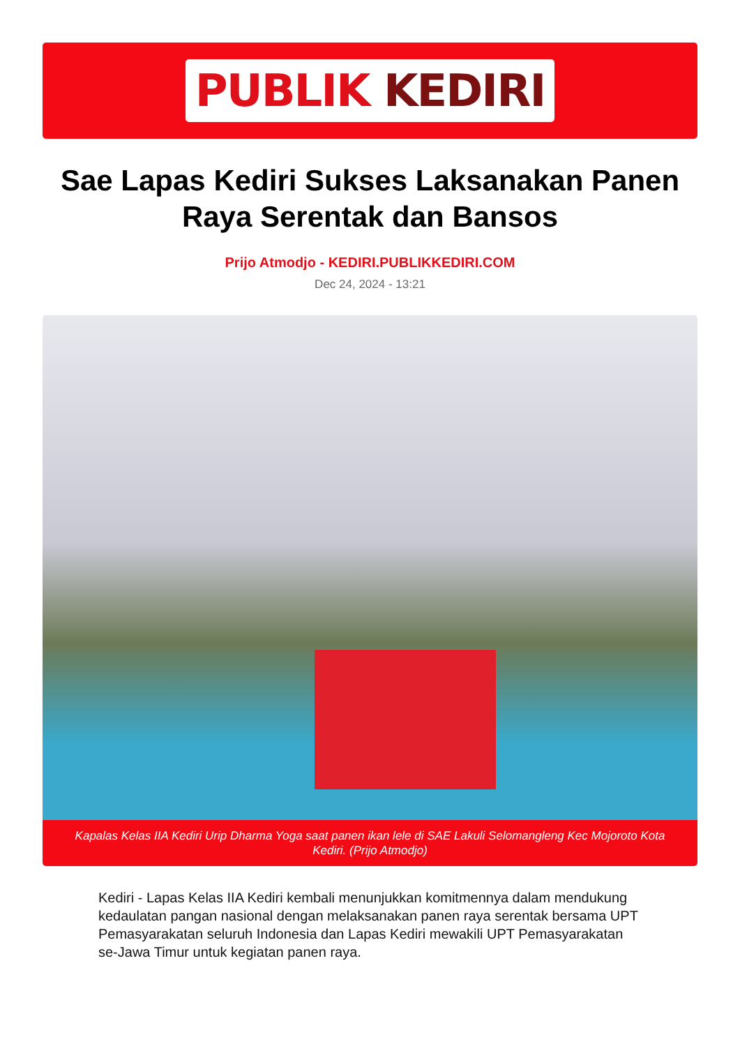PUBLIK KEDIRI
Sae Lapas Kediri Sukses Laksanakan Panen Raya Serentak dan Bansos
Prijo Atmodjo - KEDIRI.PUBLIKKEDIRI.COM
Dec 24, 2024 - 13:21
Kapalas Kelas IIA Kediri Urip Dharma Yoga saat panen ikan lele di SAE Lakuli Selomangleng Kec Mojoroto Kota Kediri. (Prijo Atmodjo)
Kediri - Lapas Kelas IIA Kediri kembali menunjukkan komitmennya dalam mendukung kedaulatan pangan nasional dengan melaksanakan panen raya serentak bersama UPT Pemasyarakatan seluruh Indonesia dan Lapas Kediri mewakili UPT Pemasyarakatan se-Jawa Timur untuk kegiatan panen raya.